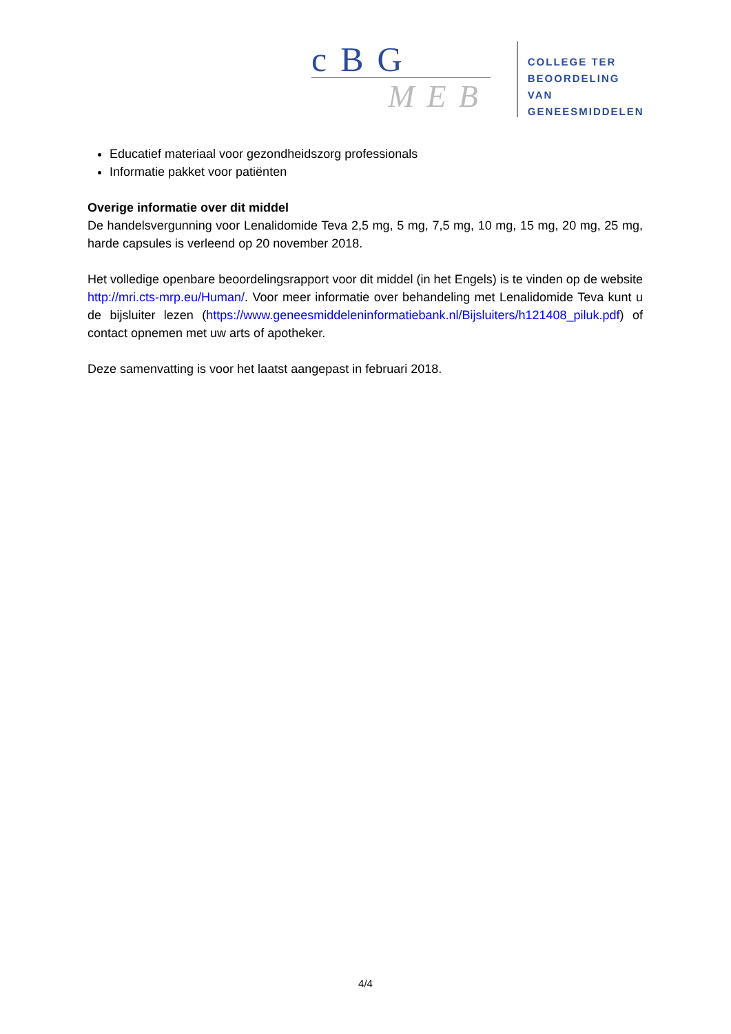cBG
MEB
COLLEGE TER
BEOORDELING VAN
GENEESMIDDELEN
Educatief materiaal voor gezondheidszorg professionals
Informatie pakket voor patiënten
Overige informatie over dit middel
De handelsvergunning voor Lenalidomide Teva 2,5 mg, 5 mg, 7,5 mg, 10 mg, 15 mg, 20 mg, 25 mg, harde capsules is verleend op 20 november 2018.
Het volledige openbare beoordelingsrapport voor dit middel (in het Engels) is te vinden op de website http://mri.cts-mrp.eu/Human/. Voor meer informatie over behandeling met Lenalidomide Teva kunt u de bijsluiter lezen (https://www.geneesmiddeleninformatiebank.nl/Bijsluiters/h121408_piluk.pdf) of contact opnemen met uw arts of apotheker.
Deze samenvatting is voor het laatst aangepast in februari 2018.
4/4